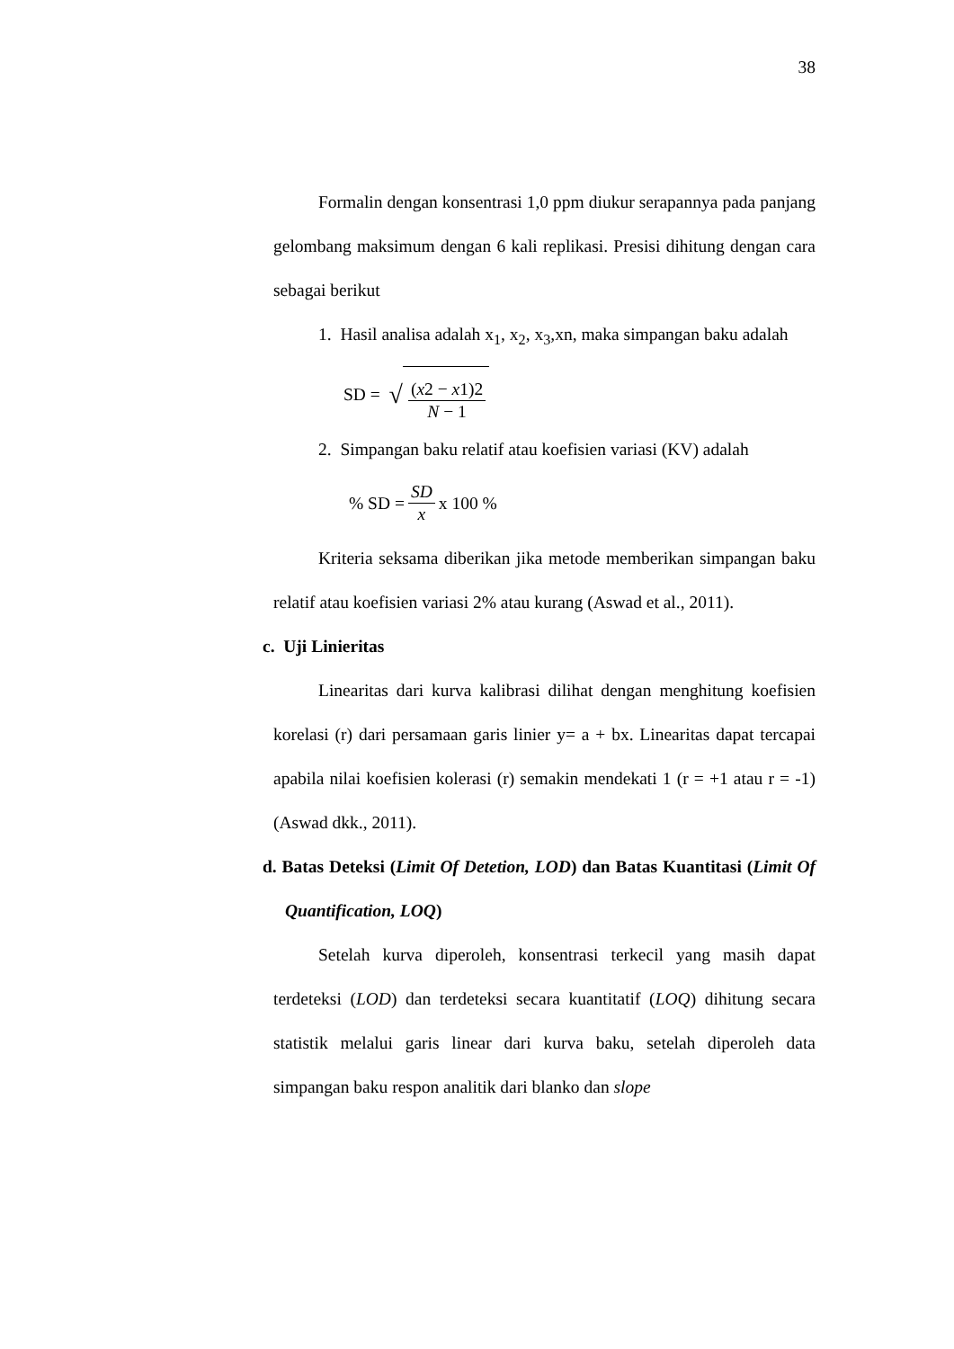38
Formalin dengan konsentrasi 1,0 ppm diukur serapannya pada panjang gelombang maksimum dengan 6 kali replikasi. Presisi dihitung dengan cara sebagai berikut
1. Hasil analisa adalah x<sub>1</sub>, x<sub>2</sub>, x<sub>3</sub>,xn, maka simpangan baku adalah
SD = √ (x2 − x1)2 N − 1
2. Simpangan baku relatif atau koefisien variasi (KV) adalah
% SD = SD x x 100 %
Kriteria seksama diberikan jika metode memberikan simpangan baku relatif atau koefisien variasi 2% atau kurang (Aswad et al., 2011).
c. Uji Linieritas
Linearitas dari kurva kalibrasi dilihat dengan menghitung koefisien korelasi (r) dari persamaan garis linier y= a + bx. Linearitas dapat tercapai apabila nilai koefisien kolerasi (r) semakin mendekati 1 (r = +1 atau r = -1) (Aswad dkk., 2011).
d. Batas Deteksi (Limit Of Detetion, LOD) dan Batas Kuantitasi (Limit Of Quantification, LOQ)
Setelah kurva diperoleh, konsentrasi terkecil yang masih dapat terdeteksi (LOD) dan terdeteksi secara kuantitatif (LOQ) dihitung secara statistik melalui garis linear dari kurva baku, setelah diperoleh data simpangan baku respon analitik dari blanko dan slope